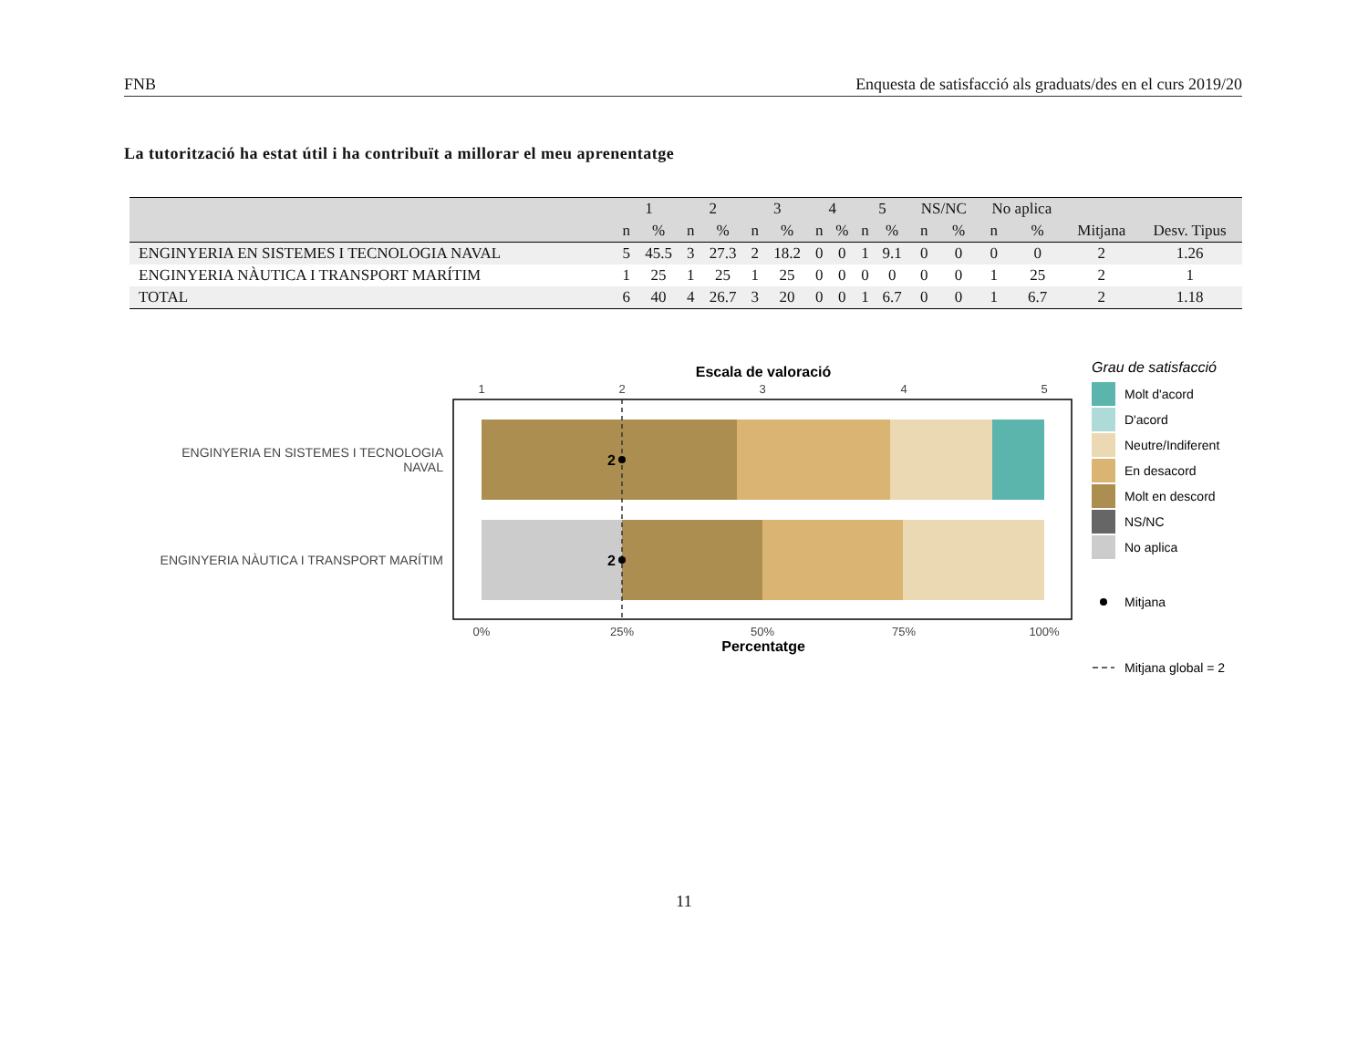FNB Enquesta de satisfacció als graduats/des en el curs 2019/20
La tutorització ha estat útil i ha contribuït a millorar el meu aprenentatge
| | 1 | | 2 | | 3 | | 4 | | 5 | | NS/NC | | No aplica | | | |
| --- | --- | --- | --- | --- | --- | --- | --- | --- | --- | --- | --- | --- | --- | --- | --- | --- |
| | n | % | n | % | n | % | n | % | n | % | n | % | n | % | Mitjana | Desv. Tipus |
| ENGINYERIA EN SISTEMES I TECNOLOGIA NAVAL | 5 | 45.5 | 3 | 27.3 | 2 | 18.2 | 0 | 0 | 1 | 9.1 | 0 | 0 | 0 | 0 | 2 | 1.26 |
| ENGINYERIA NÀUTICA I TRANSPORT MARÍTIM | 1 | 25 | 1 | 25 | 1 | 25 | 0 | 0 | 0 | 0 | 0 | 0 | 1 | 25 | 2 | 1 |
| TOTAL | 6 | 40 | 4 | 26.7 | 3 | 20 | 0 | 0 | 1 | 6.7 | 0 | 0 | 1 | 6.7 | 2 | 1.18 |
Escala de valoració
1
2
3
4
5
2
2
ENGINYERIA EN SISTEMES I TECNOLOGIA
NAVAL
ENGINYERIA NÀUTICA I TRANSPORT MARÍTIM
0%
25%
50%
75%
100%
Percentatge
Grau de satisfacció
Molt d'acord
D'acord
Neutre/Indiferent
En desacord
Molt en descord
NS/NC
No aplica
Mitjana
Mitjana global = 2
11